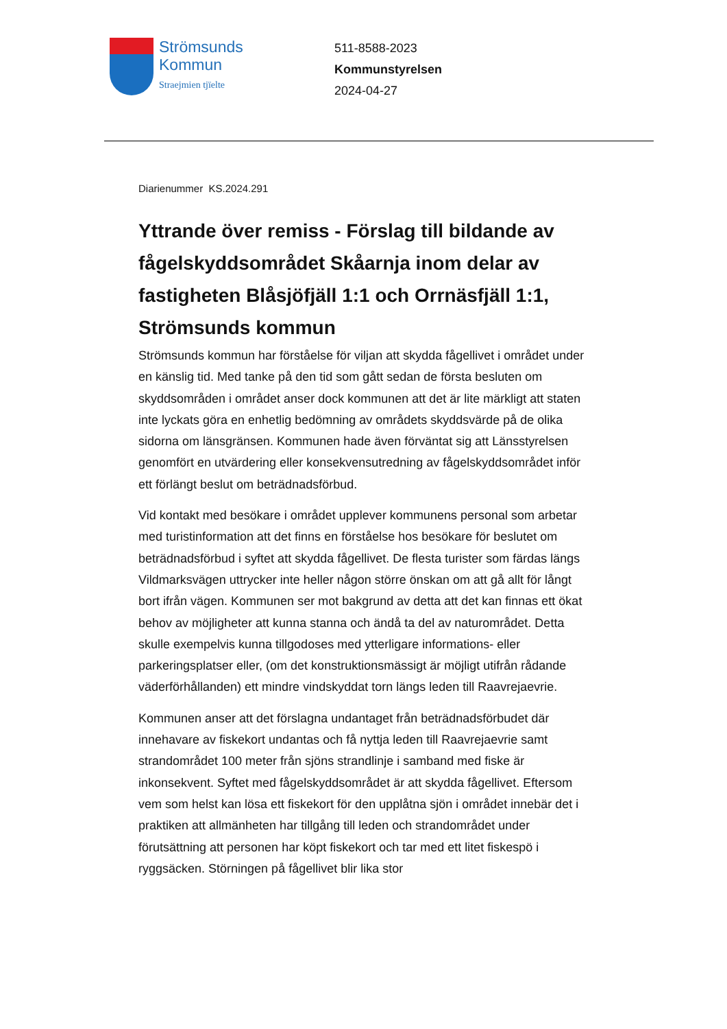Strömsunds
Kommun
Straejmien tjïelte
511-8588-2023
Kommunstyrelsen
2024-04-27
Diarienummer KS.2024.291
Yttrande över remiss - Förslag till bildande av fågelskyddsområdet Skåarnja inom delar av fastigheten Blåsjöfjäll 1:1 och Orrnäsfjäll 1:1, Strömsunds kommun
Strömsunds kommun har förståelse för viljan att skydda fågellivet i området under en känslig tid. Med tanke på den tid som gått sedan de första besluten om skyddsområden i området anser dock kommunen att det är lite märkligt att staten inte lyckats göra en enhetlig bedömning av områdets skyddsvärde på de olika sidorna om länsgränsen. Kommunen hade även förväntat sig att Länsstyrelsen genomfört en utvärdering eller konsekvensutredning av fågelskyddsområdet inför ett förlängt beslut om beträdnadsförbud.
Vid kontakt med besökare i området upplever kommunens personal som arbetar med turistinformation att det finns en förståelse hos besökare för beslutet om beträdnadsförbud i syftet att skydda fågellivet. De flesta turister som färdas längs Vildmarksvägen uttrycker inte heller någon större önskan om att gå allt för långt bort ifrån vägen. Kommunen ser mot bakgrund av detta att det kan finnas ett ökat behov av möjligheter att kunna stanna och ändå ta del av naturområdet. Detta skulle exempelvis kunna tillgodoses med ytterligare informations- eller parkeringsplatser eller, (om det konstruktionsmässigt är möjligt utifrån rådande väderförhållanden) ett mindre vindskyddat torn längs leden till Raavrejaevrie.
Kommunen anser att det förslagna undantaget från beträdnadsförbudet där innehavare av fiskekort undantas och få nyttja leden till Raavrejaevrie samt strandområdet 100 meter från sjöns strandlinje i samband med fiske är inkonsekvent. Syftet med fågelskyddsområdet är att skydda fågellivet. Eftersom vem som helst kan lösa ett fiskekort för den upplåtna sjön i området innebär det i praktiken att allmänheten har tillgång till leden och strandområdet under förutsättning att personen har köpt fiskekort och tar med ett litet fiskespö i ryggsäcken. Störningen på fågellivet blir lika stor